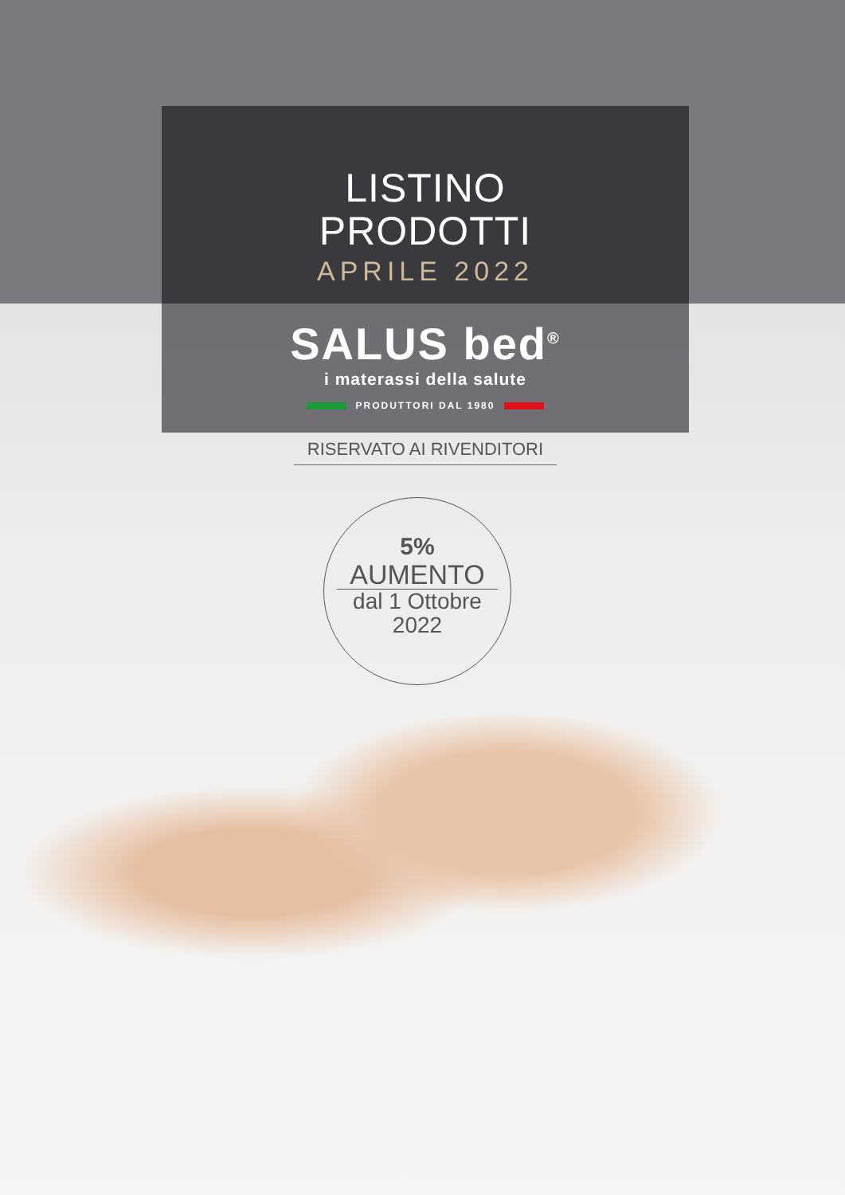LISTINO
PRODOTTI
APRILE 2022
SALUS bed<sup>®</sup>
i materassi della salute
PRODUTTORI DAL 1980
RISERVATO AI RIVENDITORI
5%
AUMENTO
dal 1 Ottobre
2022